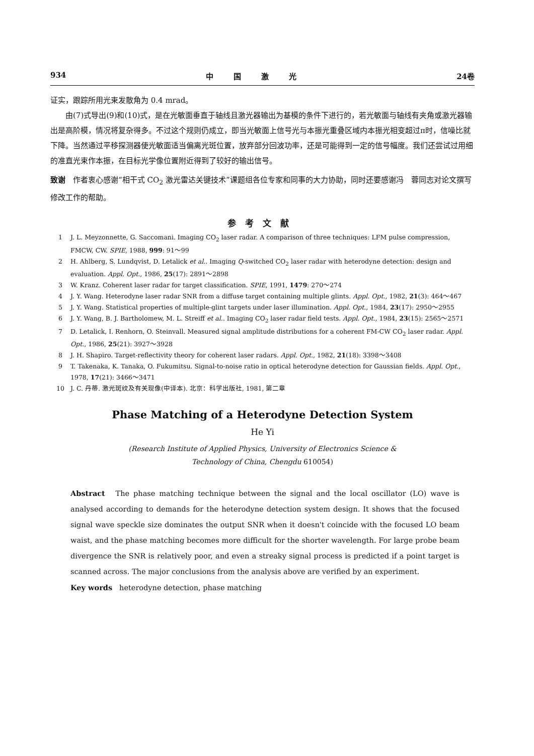934 中国激光 24卷
证实，跟踪所用光束发散角为 0.4 mrad。
由(7)式导出(9)和(10)式，是在光敏面垂直于轴线且激光器输出为基模的条件下进行的，若光敏面与轴线有夹角或激光器输出是高阶模，情况将复杂得多。不过这个规则仍成立，即当光敏面上信号光与本振光重叠区域内本振光相变超过π时，信噪比就下降。当然通过平移探测器使光敏面适当偏离光斑位置，放弃部分回波功率，还是可能得到一定的信号幅度。我们还尝试过用细的准直光束作本振，在目标光学像位置附近得到了较好的输出信号。
致谢　作者衷心感谢“相干式 CO<sub>2</sub> 激光雷达关键技术”课题组各位专家和同事的大力协助，同时还要感谢冯　蓉同志对论文撰写修改工作的帮助。
参考文献
1 J. L. Meyzonnette, G. Saccomani. Imaging CO<sub>2</sub> laser radar. A comparison of three techniques: LFM pulse compression, FMCW, CW. SPIE, 1988, 999: 91～99
2 H. Ahlberg, S. Lundqvist, D. Letalick et al.. Imaging Q-switched CO<sub>2</sub> laser radar with heterodyne detection: design and evaluation. Appl. Opt., 1986, 25(17): 2891～2898
3 W. Kranz. Coherent laser radar for target classification. SPIE, 1991, 1479: 270～274
4 J. Y. Wang. Heterodyne laser radar SNR from a diffuse target containing multiple glints. Appl. Opt., 1982, 21(3): 464～467
5 J. Y. Wang. Statistical properties of multiple-glint targets under laser illumination. Appl. Opt., 1984, 23(17): 2950～2955
6 J. Y. Wang, B. J. Bartholomew, M. L. Streiff et al.. Imaging CO<sub>2</sub> laser radar field tests. Appl. Opt., 1984, 23(15): 2565～2571
7 D. Letalick, I. Renhorn, O. Steinvall. Measured signal amplitude distributions for a coherent FM-CW CO<sub>2</sub> laser radar. Appl. Opt., 1986, 25(21): 3927～3928
8 J. H. Shapiro. Target-reflectivity theory for coherent laser radars. Appl. Opt., 1982, 21(18): 3398～3408
9 T. Takenaka, K. Tanaka, O. Fukumitsu. Signal-to-noise ratio in optical heterodyne detection for Gaussian fields. Appl. Opt., 1978, 17(21): 3466～3471
10 J. C. 丹蒂. 激光斑纹及有关现像(中译本). 北京：科学出版社, 1981, 第二章
Phase Matching of a Heterodyne Detection System
He Yi
(Research Institute of Applied Physics, University of Electronics Science &
Technology of China, Chengdu 610054)
Abstract　The phase matching technique between the signal and the local oscillator (LO) wave is analysed according to demands for the heterodyne detection system design. It shows that the focused signal wave speckle size dominates the output SNR when it doesn't coincide with the focused LO beam waist, and the phase matching becomes more difficult for the shorter wavelength. For large probe beam divergence the SNR is relatively poor, and even a streaky signal process is predicted if a point target is scanned across. The major conclusions from the analysis above are verified by an experiment.
Key words　heterodyne detection, phase matching